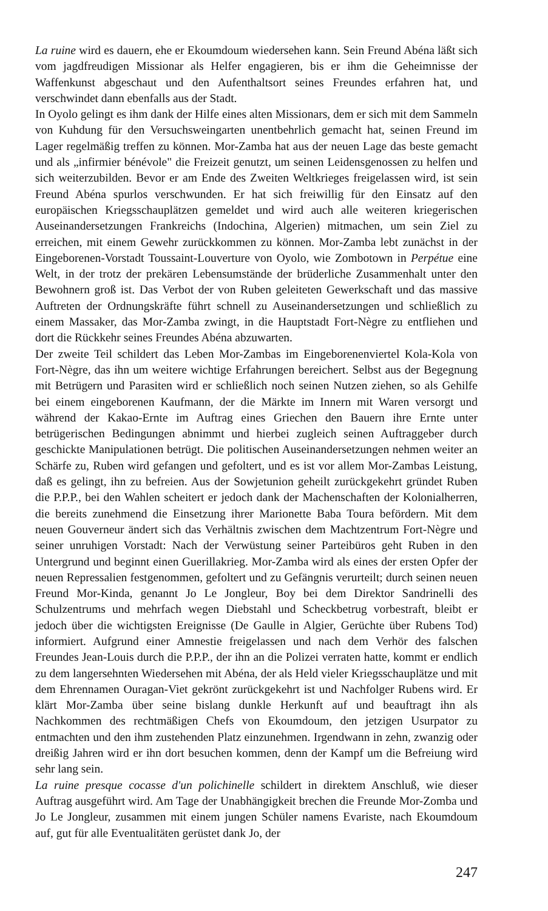La ruine wird es dauern, ehe er Ekoumdoum wiedersehen kann. Sein Freund Abéna läßt sich vom jagdfreudigen Missionar als Helfer engagieren, bis er ihm die Geheimnisse der Waffenkunst abgeschaut und den Aufenthaltsort seines Freundes erfahren hat, und verschwindet dann ebenfalls aus der Stadt.
In Oyolo gelingt es ihm dank der Hilfe eines alten Missionars, dem er sich mit dem Sammeln von Kuhdung für den Versuchsweingarten unentbehrlich gemacht hat, seinen Freund im Lager regelmäßig treffen zu können. Mor-Zamba hat aus der neuen Lage das beste gemacht und als „infirmier bénévole" die Freizeit genutzt, um seinen Leidensgenossen zu helfen und sich weiterzubilden. Bevor er am Ende des Zweiten Weltkrieges freigelassen wird, ist sein Freund Abéna spurlos verschwunden. Er hat sich freiwillig für den Einsatz auf den europäischen Kriegsschauplätzen gemeldet und wird auch alle weiteren kriegerischen Auseinandersetzungen Frankreichs (Indochina, Algerien) mitmachen, um sein Ziel zu erreichen, mit einem Gewehr zurückkommen zu können. Mor-Zamba lebt zunächst in der Eingeborenen-Vorstadt Toussaint-Louverture von Oyolo, wie Zombotown in Perpétue eine Welt, in der trotz der prekären Lebensumstände der brüderliche Zusammenhalt unter den Bewohnern groß ist. Das Verbot der von Ruben geleiteten Gewerkschaft und das massive Auftreten der Ordnungskräfte führt schnell zu Auseinandersetzungen und schließlich zu einem Massaker, das Mor-Zamba zwingt, in die Hauptstadt Fort-Nègre zu entfliehen und dort die Rückkehr seines Freundes Abéna abzuwarten.
Der zweite Teil schildert das Leben Mor-Zambas im Eingeborenenviertel Kola-Kola von Fort-Nègre, das ihn um weitere wichtige Erfahrungen bereichert. Selbst aus der Begegnung mit Betrügern und Parasiten wird er schließlich noch seinen Nutzen ziehen, so als Gehilfe bei einem eingeborenen Kaufmann, der die Märkte im Innern mit Waren versorgt und während der Kakao-Ernte im Auftrag eines Griechen den Bauern ihre Ernte unter betrügerischen Bedingungen abnimmt und hierbei zugleich seinen Auftraggeber durch geschickte Manipulationen betrügt. Die politischen Auseinandersetzungen nehmen weiter an Schärfe zu, Ruben wird gefangen und gefoltert, und es ist vor allem Mor-Zambas Leistung, daß es gelingt, ihn zu befreien. Aus der Sowjetunion geheilt zurückgekehrt gründet Ruben die P.P.P., bei den Wahlen scheitert er jedoch dank der Machenschaften der Kolonialherren, die bereits zunehmend die Einsetzung ihrer Marionette Baba Toura befördern. Mit dem neuen Gouverneur ändert sich das Verhältnis zwischen dem Machtzentrum Fort-Nègre und seiner unruhigen Vorstadt: Nach der Verwüstung seiner Parteibüros geht Ruben in den Untergrund und beginnt einen Guerillakrieg. Mor-Zamba wird als eines der ersten Opfer der neuen Repressalien festgenommen, gefoltert und zu Gefängnis verurteilt; durch seinen neuen Freund Mor-Kinda, genannt Jo Le Jongleur, Boy bei dem Direktor Sandrinelli des Schulzentrums und mehrfach wegen Diebstahl und Scheckbetrug vorbestraft, bleibt er jedoch über die wichtigsten Ereignisse (De Gaulle in Algier, Gerüchte über Rubens Tod) informiert. Aufgrund einer Amnestie freigelassen und nach dem Verhör des falschen Freundes Jean-Louis durch die P.P.P., der ihn an die Polizei verraten hatte, kommt er endlich zu dem langersehnten Wiedersehen mit Abéna, der als Held vieler Kriegsschauplätze und mit dem Ehrennamen Ouragan-Viet gekrönt zurückgekehrt ist und Nachfolger Rubens wird. Er klärt Mor-Zamba über seine bislang dunkle Herkunft auf und beauftragt ihn als Nachkommen des rechtmäßigen Chefs von Ekoumdoum, den jetzigen Usurpator zu entmachten und den ihm zustehenden Platz einzunehmen. Irgendwann in zehn, zwanzig oder dreißig Jahren wird er ihn dort besuchen kommen, denn der Kampf um die Befreiung wird sehr lang sein.
La ruine presque cocasse d'un polichinelle schildert in direktem Anschluß, wie dieser Auftrag ausgeführt wird. Am Tage der Unabhängigkeit brechen die Freunde Mor-Zomba und Jo Le Jongleur, zusammen mit einem jungen Schüler namens Evariste, nach Ekoumdoum auf, gut für alle Eventualitäten gerüstet dank Jo, der
247